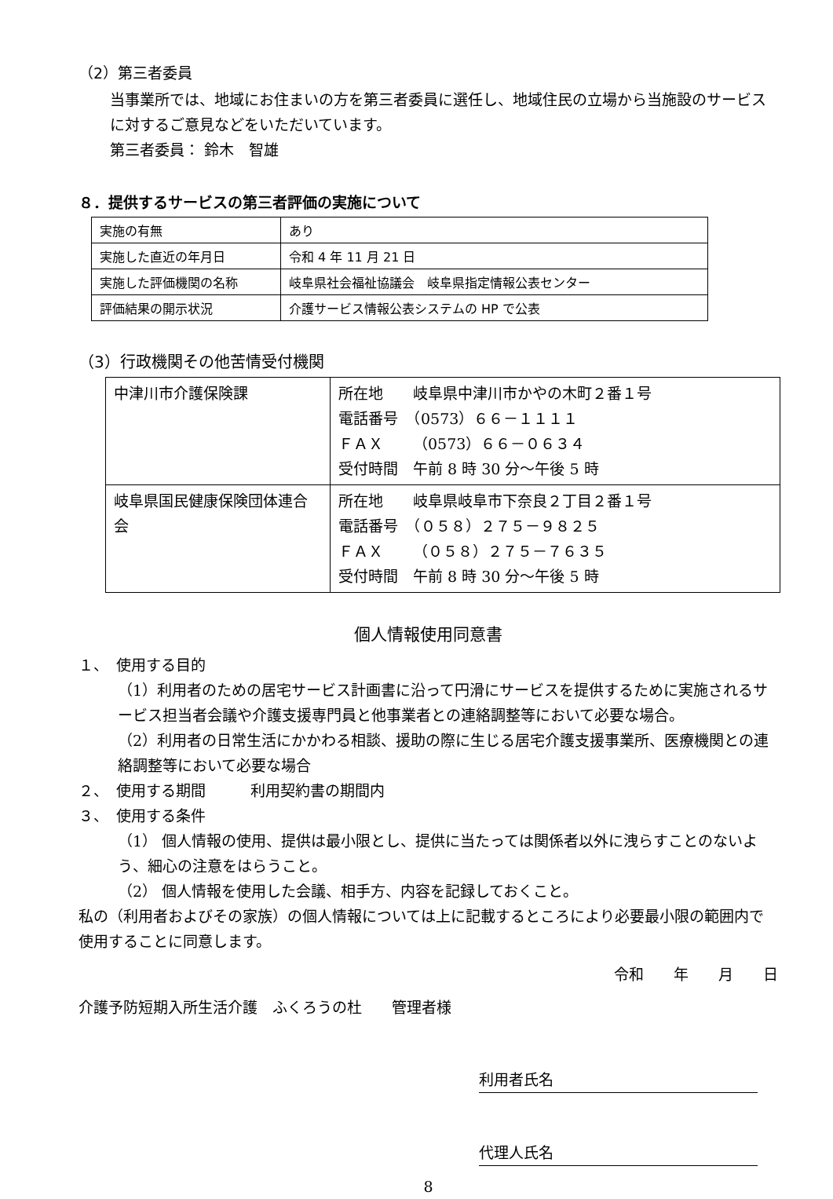（2）第三者委員
当事業所では、地域にお住まいの方を第三者委員に選任し、地域住民の立場から当施設のサービスに対するご意見などをいただいています。
第三者委員： 鈴木　智雄
８．提供するサービスの第三者評価の実施について
| 実施の有無 | あり |
| 実施した直近の年月日 | 令和 4 年 11 月 21 日 |
| 実施した評価機関の名称 | 岐阜県社会福祉協議会 岐阜県指定情報公表センター |
| 評価結果の開示状況 | 介護サービス情報公表システムの HP で公表 |
（3）行政機関その他苦情受付機関
| 中津川市介護保険課 | 所在地 岐阜県中津川市かやの木町２番１号 電話番号 （0573）６６－１１１１ ＦＡＸ （0573）６６－０６３４ 受付時間 午前 8 時 30 分～午後 5 時 |
| 岐阜県国民健康保険団体連合会 | 所在地 岐阜県岐阜市下奈良２丁目２番１号 電話番号 （０５８）２７５－９８２５ ＦＡＸ （０５８）２７５－７６３５ 受付時間 午前 8 時 30 分～午後 5 時 |
個人情報使用同意書
１、　使用する目的
（1）利用者のための居宅サービス計画書に沿って円滑にサービスを提供するために実施されるサービス担当者会議や介護支援専門員と他事業者との連絡調整等において必要な場合。
（2）利用者の日常生活にかかわる相談、援助の際に生じる居宅介護支援事業所、医療機関との連絡調整等において必要な場合
２、　使用する期間　　　利用契約書の期間内
３、　使用する条件
（1） 個人情報の使用、提供は最小限とし、提供に当たっては関係者以外に洩らすことのないよう、細心の注意をはらうこと。
（2） 個人情報を使用した会議、相手方、内容を記録しておくこと。
私の（利用者およびその家族）の個人情報については上に記載するところにより必要最小限の範囲内で使用することに同意します。
令和　　年　　月　　日
介護予防短期入所生活介護　ふくろうの杜　　管理者様
利用者氏名
代理人氏名
8